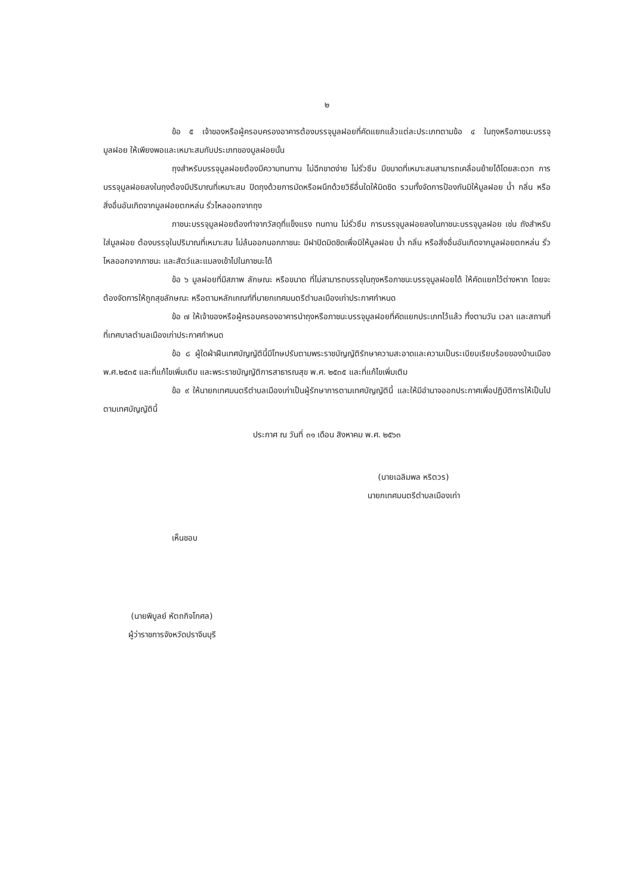๒
ข้อ ๕ เจ้าของหรือผู้ครอบครองอาคารต้องบรรจุมูลฝอยที่คัดแยกแล้วแต่ละประเภทตามข้อ ๔ ในถุงหรือภาชนะบรรจุมูลฝอย ให้เพียงพอและเหมาะสมกับประเภทของมูลฝอยนั้น
ถุงสำหรับบรรจุมูลฝอยต้องมีความทนทาน ไม่ฉีกขาดง่าย ไม่รั่วซึม มีขนาดที่เหมาะสมสามารถเคลื่อนย้ายได้โดยสะดวก การบรรจุมูลฝอยลงในถุงต้องมีปริมาณที่เหมาะสม ปิดถุงด้วยการมัดหรือผนึกด้วยวิธีอื่นใดให้มิดชิด รวมทั้งจัดการป้องกันมิให้มูลฝอย น้ำ กลิ่น หรือสิ่งอื่นอันเกิดจากมูลฝอยตกหล่น รั่วไหลออกจากถุง
ภาชนะบรรจุมูลฝอยต้องทำจากวัสดุที่แข็งแรง ทนทาน ไม่รั่วซึม การบรรจุมูลฝอยลงในภาชนะบรรจุมูลฝอย เช่น ถังสำหรับใส่มูลฝอย ต้องบรรจุในปริมาณที่เหมาะสม ไม่ล้นออกนอกภาชนะ มีฝาปิดมิดชิดเพื่อมิให้มูลฝอย น้ำ กลิ่น หรือสิ่งอื่นอันเกิดจากมูลฝอยตกหล่น รั่วไหลออกจากภาชนะ และสัตว์และแมลงเข้าไปในภาชนะได้
ข้อ ๖ มูลฝอยที่มีสภาพ ลักษณะ หรือขนาด ที่ไม่สามารถบรรจุในถุงหรือภาชนะบรรจุมูลฝอยได้ ให้คัดแยกไว้ต่างหาก โดยจะต้องจัดการให้ถูกสุขลักษณะ หรือตามหลักเกณฑ์ที่นายกเทศมนตรีตำบลเมืองเก่าประกาศกำหนด
ข้อ ๗ ให้เจ้าของหรือผู้ครอบครองอาคารนำถุงหรือภาชนะบรรจุมูลฝอยที่คัดแยกประเภทไว้แล้ว ทิ้งตามวัน เวลา และสถานที่ที่เทศบาลตำบลเมืองเก่าประกาศกำหนด
ข้อ ๘ ผู้ใดฝ่าฝืนเทศบัญญัตินี้มีโทษปรับตามพระราชบัญญัติรักษาความสะอาดและความเป็นระเบียบเรียบร้อยของบ้านเมือง พ.ศ.๒๕๓๕ และที่แก้ไขเพิ่มเติม และพระราชบัญญัติการสาธารณสุข พ.ศ. ๒๕๓๕ และที่แก้ไขเพิ่มเติม
ข้อ ๙ ให้นายกเทศมนตรีตำบลเมืองเก่าเป็นผู้รักษาการตามเทศบัญญัตินี้ และให้มีอำนาจออกประกาศเพื่อปฏิบัติการให้เป็นไปตามเทศบัญญัตินี้
ประกาศ ณ วันที่ ๓๑ เดือน สิงหาคม พ.ศ. ๒๕๖๓
(นายเฉลิมพล หริตวร)
นายกเทศมนตรีตำบลเมืองเก่า
เห็นชอบ
(นายพิบูลย์ หัตถกิจโกศล)
ผู้ว่าราชการจังหวัดปราจีนบุรี